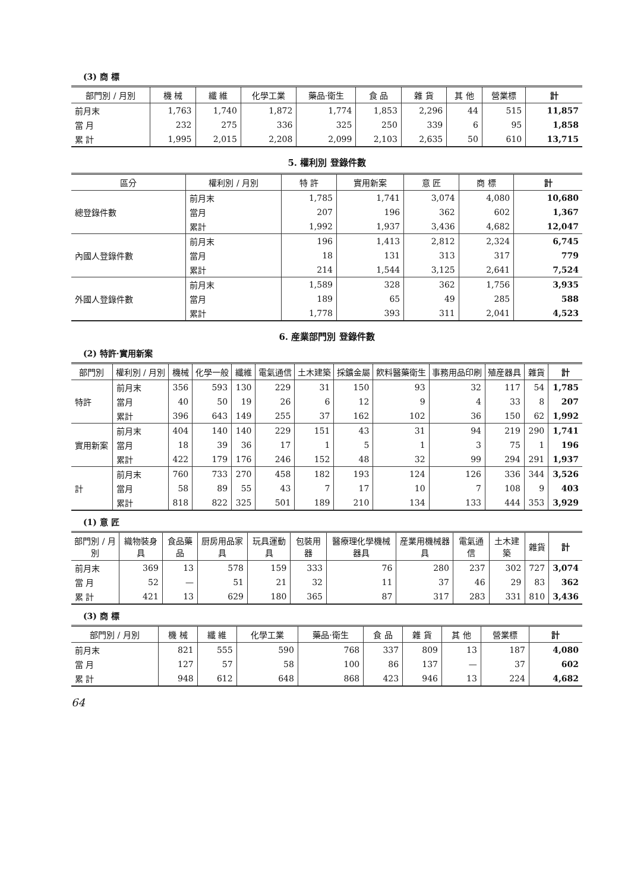(3) 商 標
| 部門別 / 月別 | 機 械 | 纖 維 | 化學工業 | 藥品·衛生 | 食 品 | 雜 貨 | 其 他 | 營業標 | 計 |
| --- | --- | --- | --- | --- | --- | --- | --- | --- | --- |
| 前月末 | 1,763 | 1,740 | 1,872 | 1,774 | 1,853 | 2,296 | 44 | 515 | 11,857 |
| 當 月 | 232 | 275 | 336 | 325 | 250 | 339 | 6 | 95 | 1,858 |
| 累 計 | 1,995 | 2,015 | 2,208 | 2,099 | 2,103 | 2,635 | 50 | 610 | 13,715 |
5. 權利別 登錄件數
| 區分 | 權利別 / 月別 | 特 許 | 實用新案 | 意 匠 | 商 標 | 計 |
| --- | --- | --- | --- | --- | --- | --- |
| 總登錄件數 | 前月末 | 1,785 | 1,741 | 3,074 | 4,080 | 10,680 |
| | 當月 | 207 | 196 | 362 | 602 | 1,367 |
| | 累計 | 1,992 | 1,937 | 3,436 | 4,682 | 12,047 |
| 內國人登錄件數 | 前月末 | 196 | 1,413 | 2,812 | 2,324 | 6,745 |
| | 當月 | 18 | 131 | 313 | 317 | 779 |
| | 累計 | 214 | 1,544 | 3,125 | 2,641 | 7,524 |
| 外國人登錄件數 | 前月末 | 1,589 | 328 | 362 | 1,756 | 3,935 |
| | 當月 | 189 | 65 | 49 | 285 | 588 |
| | 累計 | 1,778 | 393 | 311 | 2,041 | 4,523 |
6. 産業部門別 登錄件數
(2) 特許·實用新案
| 部門別 | 權利別 / 月別 | 機械 | 化學一般 | 纖維 | 電氣通信 | 土木建築 | 採鑛金屬 | 飮料醫藥衛生 | 事務用品印刷 | 殖産器具 | 雜貨 | 計 |
| --- | --- | --- | --- | --- | --- | --- | --- | --- | --- | --- | --- | --- |
| 特許 | 前月末 | 356 | 593 | 130 | 229 | 31 | 150 | 93 | 32 | 117 | 54 | 1,785 |
| | 當月 | 40 | 50 | 19 | 26 | 6 | 12 | 9 | 4 | 33 | 8 | 207 |
| | 累計 | 396 | 643 | 149 | 255 | 37 | 162 | 102 | 36 | 150 | 62 | 1,992 |
| 實用新案 | 前月末 | 404 | 140 | 140 | 229 | 151 | 43 | 31 | 94 | 219 | 290 | 1,741 |
| | 當月 | 18 | 39 | 36 | 17 | 1 | 5 | 1 | 3 | 75 | 1 | 196 |
| | 累計 | 422 | 179 | 176 | 246 | 152 | 48 | 32 | 99 | 294 | 291 | 1,937 |
| 計 | 前月末 | 760 | 733 | 270 | 458 | 182 | 193 | 124 | 126 | 336 | 344 | 3,526 |
| | 當月 | 58 | 89 | 55 | 43 | 7 | 17 | 10 | 7 | 108 | 9 | 403 |
| | 累計 | 818 | 822 | 325 | 501 | 189 | 210 | 134 | 133 | 444 | 353 | 3,929 |
(1) 意 匠
| 部門別 / 月別 | 織物裝身具 | 食品藥品 | 厨房用品家具 | 玩具運動具 | 包裝用器 | 醫療理化學機械器具 | 産業用機械器具 | 電氣通信 | 土木建築 | 雜貨 | 計 |
| --- | --- | --- | --- | --- | --- | --- | --- | --- | --- | --- | --- |
| 前月末 | 369 | 13 | 578 | 159 | 333 | 76 | 280 | 237 | 302 | 727 | 3,074 |
| 當 月 | 52 | — | 51 | 21 | 32 | 11 | 37 | 46 | 29 | 83 | 362 |
| 累 計 | 421 | 13 | 629 | 180 | 365 | 87 | 317 | 283 | 331 | 810 | 3,436 |
(3) 商 標
| 部門別 / 月別 | 機 械 | 纖 維 | 化學工業 | 藥品·衛生 | 食 品 | 雜 貨 | 其 他 | 營業標 | 計 |
| --- | --- | --- | --- | --- | --- | --- | --- | --- | --- |
| 前月末 | 821 | 555 | 590 | 768 | 337 | 809 | 13 | 187 | 4,080 |
| 當 月 | 127 | 57 | 58 | 100 | 86 | 137 | — | 37 | 602 |
| 累 計 | 948 | 612 | 648 | 868 | 423 | 946 | 13 | 224 | 4,682 |
64